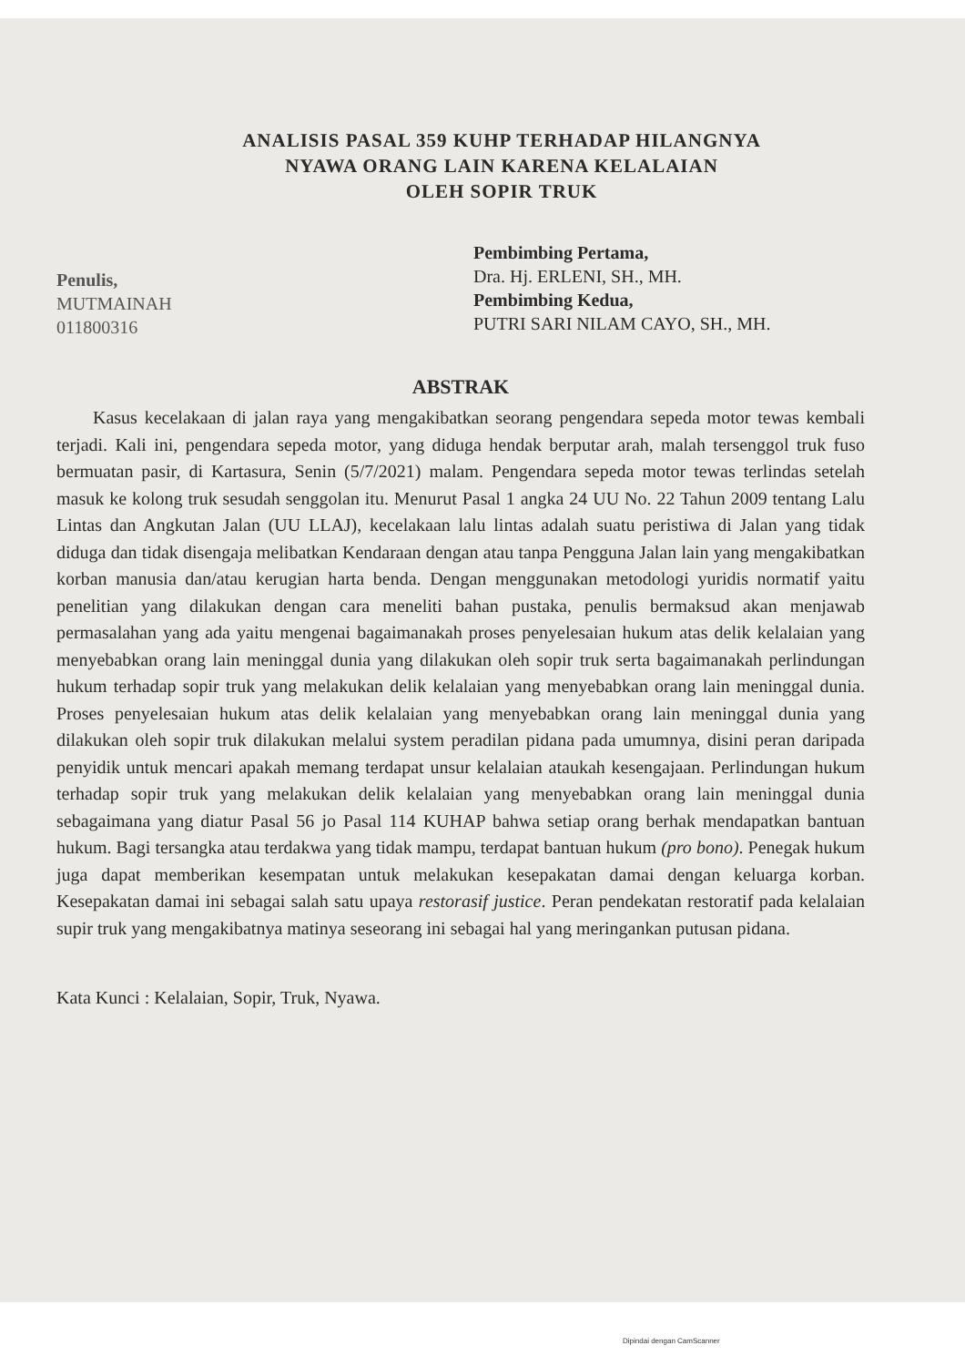ANALISIS PASAL 359 KUHP TERHADAP HILANGNYA
NYAWA ORANG LAIN KARENA KELALAIAN
OLEH SOPIR TRUK
Penulis,
MUTMAINAH
011800316
Pembimbing Pertama,
Dra. Hj. ERLENI, SH., MH.
Pembimbing Kedua,
PUTRI SARI NILAM CAYO, SH., MH.
ABSTRAK
Kasus kecelakaan di jalan raya yang mengakibatkan seorang pengendara sepeda motor tewas kembali terjadi. Kali ini, pengendara sepeda motor, yang diduga hendak berputar arah, malah tersenggol truk fuso bermuatan pasir, di Kartasura, Senin (5/7/2021) malam. Pengendara sepeda motor tewas terlindas setelah masuk ke kolong truk sesudah senggolan itu. Menurut Pasal 1 angka 24 UU No. 22 Tahun 2009 tentang Lalu Lintas dan Angkutan Jalan (UU LLAJ), kecelakaan lalu lintas adalah suatu peristiwa di Jalan yang tidak diduga dan tidak disengaja melibatkan Kendaraan dengan atau tanpa Pengguna Jalan lain yang mengakibatkan korban manusia dan/atau kerugian harta benda. Dengan menggunakan metodologi yuridis normatif yaitu penelitian yang dilakukan dengan cara meneliti bahan pustaka, penulis bermaksud akan menjawab permasalahan yang ada yaitu mengenai bagaimanakah proses penyelesaian hukum atas delik kelalaian yang menyebabkan orang lain meninggal dunia yang dilakukan oleh sopir truk serta bagaimanakah perlindungan hukum terhadap sopir truk yang melakukan delik kelalaian yang menyebabkan orang lain meninggal dunia. Proses penyelesaian hukum atas delik kelalaian yang menyebabkan orang lain meninggal dunia yang dilakukan oleh sopir truk dilakukan melalui system peradilan pidana pada umumnya, disini peran daripada penyidik untuk mencari apakah memang terdapat unsur kelalaian ataukah kesengajaan. Perlindungan hukum terhadap sopir truk yang melakukan delik kelalaian yang menyebabkan orang lain meninggal dunia sebagaimana yang diatur Pasal 56 jo Pasal 114 KUHAP bahwa setiap orang berhak mendapatkan bantuan hukum. Bagi tersangka atau terdakwa yang tidak mampu, terdapat bantuan hukum (pro bono). Penegak hukum juga dapat memberikan kesempatan untuk melakukan kesepakatan damai dengan keluarga korban. Kesepakatan damai ini sebagai salah satu upaya restorasif justice. Peran pendekatan restoratif pada kelalaian supir truk yang mengakibatnya matinya seseorang ini sebagai hal yang meringankan putusan pidana.
Kata Kunci : Kelalaian, Sopir, Truk, Nyawa.
Dipindai dengan CamScanner